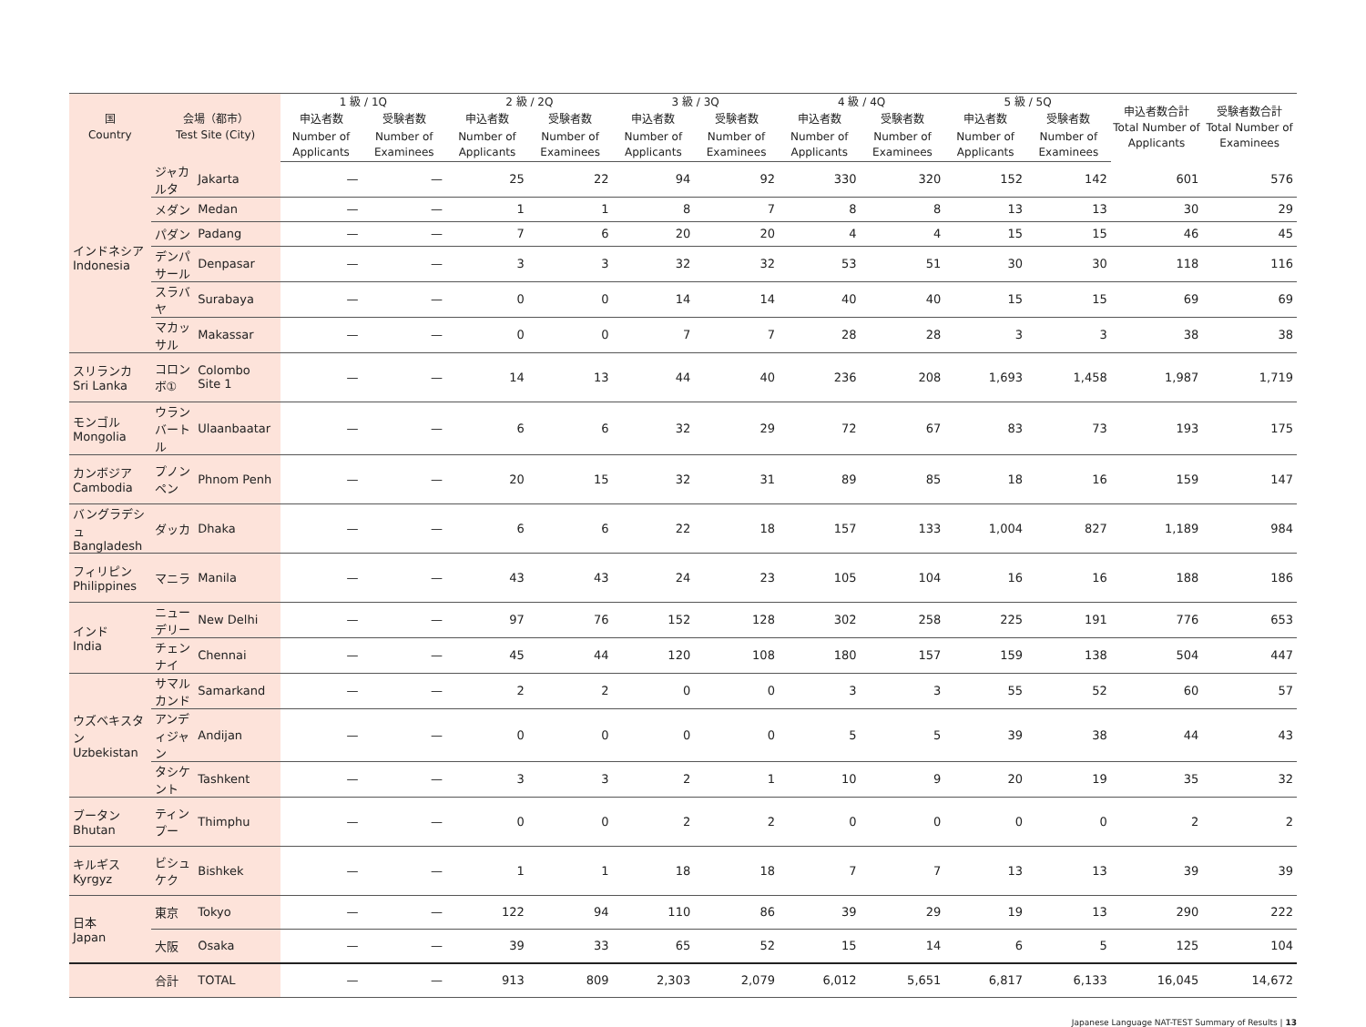| 国 Country | 会場（都市） Test Site (City) | | 1 級 / 1Q | | 2 級 / 2Q | | 3 級 / 3Q | | 4 級 / 4Q | | 5 級 / 5Q | | 申込者数合計 Total Number of Applicants | 受験者数合計 Total Number of Examinees |
| --- | --- | --- | --- | --- | --- | --- | --- | --- | --- | --- | --- | --- | --- | --- |
| | | | 申込者数 | 受験者数 | 申込者数 | 受験者数 | 申込者数 | 受験者数 | 申込者数 | 受験者数 | 申込者数 | 受験者数 | | |
| | | | Number of Applicants | Number of Examinees | Number of Applicants | Number of Examinees | Number of Applicants | Number of Examinees | Number of Applicants | Number of Examinees | Number of Applicants | Number of Examinees | | |
| インドネシア Indonesia | ジャカルタ | Jakarta | — | — | 25 | 22 | 94 | 92 | 330 | 320 | 152 | 142 | 601 | 576 |
| | メダン | Medan | — | — | 1 | 1 | 8 | 7 | 8 | 8 | 13 | 13 | 30 | 29 |
| | パダン | Padang | — | — | 7 | 6 | 20 | 20 | 4 | 4 | 15 | 15 | 46 | 45 |
| | デンパサール | Denpasar | — | — | 3 | 3 | 32 | 32 | 53 | 51 | 30 | 30 | 118 | 116 |
| | スラバヤ | Surabaya | — | — | 0 | 0 | 14 | 14 | 40 | 40 | 15 | 15 | 69 | 69 |
| | マカッサル | Makassar | — | — | 0 | 0 | 7 | 7 | 28 | 28 | 3 | 3 | 38 | 38 |
| スリランカ Sri Lanka | コロンボ① | Colombo Site 1 | — | — | 14 | 13 | 44 | 40 | 236 | 208 | 1,693 | 1,458 | 1,987 | 1,719 |
| モンゴル Mongolia | ウランバートル | Ulaanbaatar | — | — | 6 | 6 | 32 | 29 | 72 | 67 | 83 | 73 | 193 | 175 |
| カンボジア Cambodia | プノンペン | Phnom Penh | — | — | 20 | 15 | 32 | 31 | 89 | 85 | 18 | 16 | 159 | 147 |
| バングラデシュ Bangladesh | ダッカ | Dhaka | — | — | 6 | 6 | 22 | 18 | 157 | 133 | 1,004 | 827 | 1,189 | 984 |
| フィリピン Philippines | マニラ | Manila | — | — | 43 | 43 | 24 | 23 | 105 | 104 | 16 | 16 | 188 | 186 |
| インド India | ニューデリー | New Delhi | — | — | 97 | 76 | 152 | 128 | 302 | 258 | 225 | 191 | 776 | 653 |
| | チェンナイ | Chennai | — | — | 45 | 44 | 120 | 108 | 180 | 157 | 159 | 138 | 504 | 447 |
| ウズベキスタン Uzbekistan | サマルカンド | Samarkand | — | — | 2 | 2 | 0 | 0 | 3 | 3 | 55 | 52 | 60 | 57 |
| | アンディジャン | Andijan | — | — | 0 | 0 | 0 | 0 | 5 | 5 | 39 | 38 | 44 | 43 |
| | タシケント | Tashkent | — | — | 3 | 3 | 2 | 1 | 10 | 9 | 20 | 19 | 35 | 32 |
| ブータン Bhutan | ティンプー | Thimphu | — | — | 0 | 0 | 2 | 2 | 0 | 0 | 0 | 0 | 2 | 2 |
| キルギス Kyrgyz | ビシュケク | Bishkek | — | — | 1 | 1 | 18 | 18 | 7 | 7 | 13 | 13 | 39 | 39 |
| 日本 Japan | 東京 | Tokyo | — | — | 122 | 94 | 110 | 86 | 39 | 29 | 19 | 13 | 290 | 222 |
| | 大阪 | Osaka | — | — | 39 | 33 | 65 | 52 | 15 | 14 | 6 | 5 | 125 | 104 |
| | 合計 | TOTAL | — | — | 913 | 809 | 2,303 | 2,079 | 6,012 | 5,651 | 6,817 | 6,133 | 16,045 | 14,672 |
Japanese Language NAT-TEST Summary of Results | 13